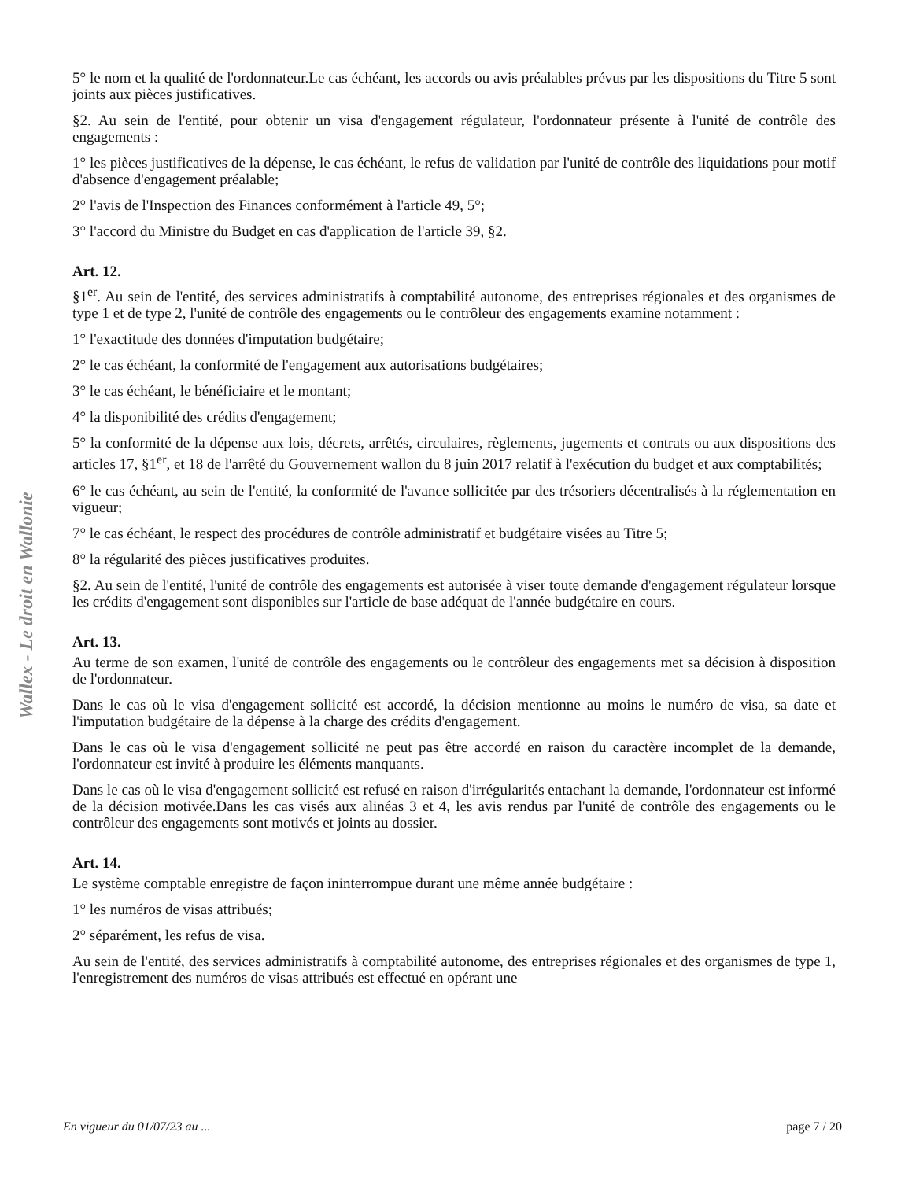Wallex - Le droit en Wallonie
5° le nom et la qualité de l'ordonnateur.Le cas échéant, les accords ou avis préalables prévus par les dispositions du Titre 5 sont joints aux pièces justificatives.
§2. Au sein de l'entité, pour obtenir un visa d'engagement régulateur, l'ordonnateur présente à l'unité de contrôle des engagements :
1° les pièces justificatives de la dépense, le cas échéant, le refus de validation par l'unité de contrôle des liquidations pour motif d'absence d'engagement préalable;
2° l'avis de l'Inspection des Finances conformément à l'article 49, 5°;
3° l'accord du Ministre du Budget en cas d'application de l'article 39, §2.
Art. 12.
§1<sup>er</sup>. Au sein de l'entité, des services administratifs à comptabilité autonome, des entreprises régionales et des organismes de type 1 et de type 2, l'unité de contrôle des engagements ou le contrôleur des engagements examine notamment :
1° l'exactitude des données d'imputation budgétaire;
2° le cas échéant, la conformité de l'engagement aux autorisations budgétaires;
3° le cas échéant, le bénéficiaire et le montant;
4° la disponibilité des crédits d'engagement;
5° la conformité de la dépense aux lois, décrets, arrêtés, circulaires, règlements, jugements et contrats ou aux dispositions des articles 17, §1<sup>er</sup>, et 18 de l'arrêté du Gouvernement wallon du 8 juin 2017 relatif à l'exécution du budget et aux comptabilités;
6° le cas échéant, au sein de l'entité, la conformité de l'avance sollicitée par des trésoriers décentralisés à la réglementation en vigueur;
7° le cas échéant, le respect des procédures de contrôle administratif et budgétaire visées au Titre 5;
8° la régularité des pièces justificatives produites.
§2. Au sein de l'entité, l'unité de contrôle des engagements est autorisée à viser toute demande d'engagement régulateur lorsque les crédits d'engagement sont disponibles sur l'article de base adéquat de l'année budgétaire en cours.
Art. 13.
Au terme de son examen, l'unité de contrôle des engagements ou le contrôleur des engagements met sa décision à disposition de l'ordonnateur.
Dans le cas où le visa d'engagement sollicité est accordé, la décision mentionne au moins le numéro de visa, sa date et l'imputation budgétaire de la dépense à la charge des crédits d'engagement.
Dans le cas où le visa d'engagement sollicité ne peut pas être accordé en raison du caractère incomplet de la demande, l'ordonnateur est invité à produire les éléments manquants.
Dans le cas où le visa d'engagement sollicité est refusé en raison d'irrégularités entachant la demande, l'ordonnateur est informé de la décision motivée.Dans les cas visés aux alinéas 3 et 4, les avis rendus par l'unité de contrôle des engagements ou le contrôleur des engagements sont motivés et joints au dossier.
Art. 14.
Le système comptable enregistre de façon ininterrompue durant une même année budgétaire :
1° les numéros de visas attribués;
2° séparément, les refus de visa.
Au sein de l'entité, des services administratifs à comptabilité autonome, des entreprises régionales et des organismes de type 1, l'enregistrement des numéros de visas attribués est effectué en opérant une
En vigueur du 01/07/23 au ... page 7 / 20